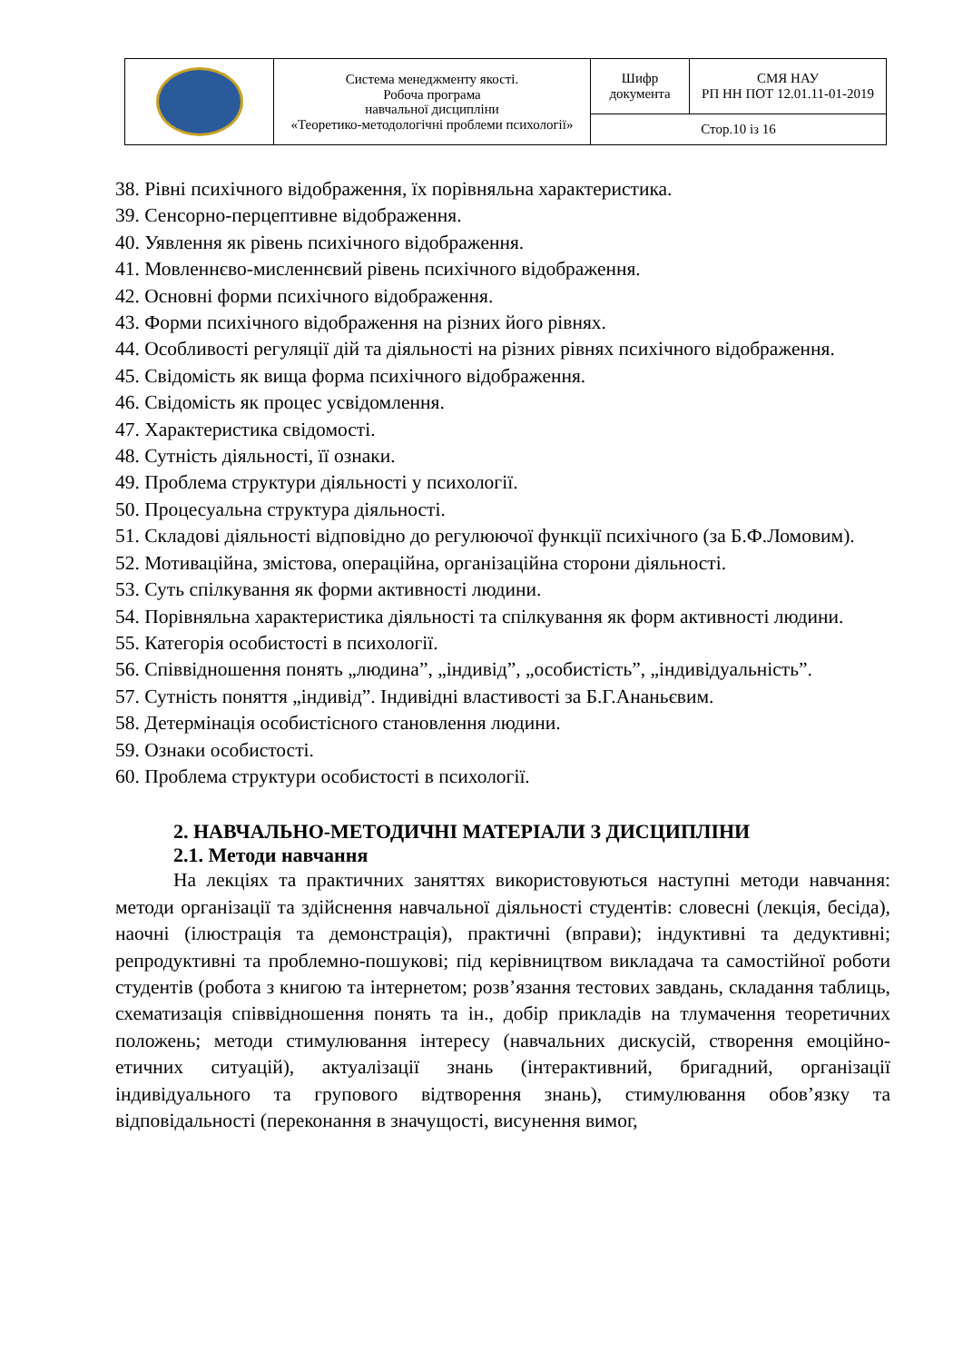| | Система менеджменту якості. Робоча програма навчальної дисципліни «Теоретико-методологічні проблеми психології» | Шифр документа | СМЯ НАУ РП НН ПОТ 12.01.11-01-2019 |
| | | Стор.10 із 16 | |
38. Рівні психічного відображення, їх порівняльна характеристика.
39. Сенсорно-перцептивне відображення.
40. Уявлення як рівень психічного відображення.
41. Мовленнєво-мисленнєвий рівень психічного відображення.
42. Основні форми психічного відображення.
43. Форми психічного відображення на різних його рівнях.
44. Особливості регуляції дій та діяльності на різних рівнях психічного відображення.
45. Свідомість як вища форма психічного відображення.
46. Свідомість як процес усвідомлення.
47. Характеристика свідомості.
48. Сутність діяльності, її ознаки.
49. Проблема структури діяльності у психології.
50. Процесуальна структура діяльності.
51. Складові діяльності відповідно до регулюючої функції психічного (за Б.Ф.Ломовим).
52. Мотиваційна, змістова, операційна, організаційна сторони діяльності.
53. Суть спілкування як форми активності людини.
54. Порівняльна характеристика діяльності та спілкування як форм активності людини.
55. Категорія особистості в психології.
56. Співвідношення понять „людина”, „індивід”, „особистість”, „індивідуальність”.
57. Сутність поняття „індивід”. Індивідні властивості за Б.Г.Ананьєвим.
58. Детермінація особистісного становлення людини.
59. Ознаки особистості.
60. Проблема структури особистості в психології.
2. НАВЧАЛЬНО-МЕТОДИЧНІ МАТЕРІАЛИ З ДИСЦИПЛІНИ
2.1. Методи навчання
На лекціях та практичних заняттях використовуються наступні методи навчання: методи організації та здійснення навчальної діяльності студентів: словесні (лекція, бесіда), наочні (ілюстрація та демонстрація), практичні (вправи); індуктивні та дедуктивні; репродуктивні та проблемно-пошукові; під керівництвом викладача та самостійної роботи студентів (робота з книгою та інтернетом; розв’язання тестових завдань, складання таблиць, схематизація співвідношення понять та ін., добір прикладів на тлумачення теоретичних положень; методи стимулювання інтересу (навчальних дискусій, створення емоційно-етичних ситуацій), актуалізації знань (інтерактивний, бригадний, організації індивідуального та групового відтворення знань), стимулювання обов’язку та відповідальності (переконання в значущості, висунення вимог,